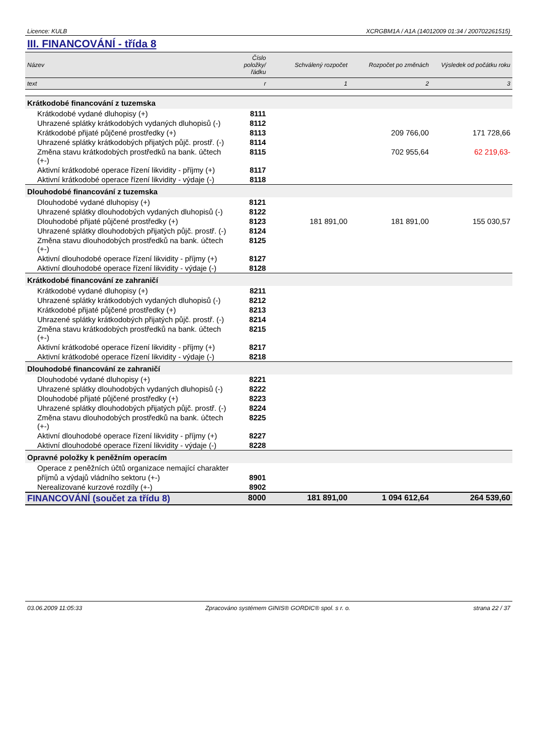Licence: KULB XCRGBM1A / A1A (14012009 01:34 / 200702261515)
III. FINANCOVÁNÍ - třída 8
| Název | Číslo položky/řádku | Schválený rozpočet | Rozpočet po změnách | Výsledek od počátku roku |
| --- | --- | --- | --- | --- |
| text | r | 1 | 2 | 3 |
| Krátkodobé financování z tuzemska | | | | |
| Krátkodobé vydané dluhopisy (+) | 8111 | | | |
| Uhrazené splátky krátkodobých vydaných dluhopisů (-) | 8112 | | | |
| Krátkodobé přijaté půjčené prostředky (+) | 8113 | | 209 766,00 | 171 728,66 |
| Uhrazené splátky krátkodobých přijatých půjč. prostř. (-) | 8114 | | | |
| Změna stavu krátkodobých prostředků na bank. účtech (+-) | 8115 | | 702 955,64 | 62 219,63- |
| Aktivní krátkodobé operace řízení likvidity - příjmy (+) | 8117 | | | |
| Aktivní krátkodobé operace řízení likvidity - výdaje (-) | 8118 | | | |
| Dlouhodobé financování z tuzemska | | | | |
| Dlouhodobé vydané dluhopisy (+) | 8121 | | | |
| Uhrazené splátky dlouhodobých vydaných dluhopisů (-) | 8122 | | | |
| Dlouhodobé přijaté půjčené prostředky (+) | 8123 | 181 891,00 | 181 891,00 | 155 030,57 |
| Uhrazené splátky dlouhodobých přijatých půjč. prostř. (-) | 8124 | | | |
| Změna stavu dlouhodobých prostředků na bank. účtech (+-) | 8125 | | | |
| Aktivní dlouhodobé operace řízení likvidity - příjmy (+) | 8127 | | | |
| Aktivní dlouhodobé operace řízení likvidity - výdaje (-) | 8128 | | | |
| Krátkodobé financování ze zahraničí | | | | |
| Krátkodobé vydané dluhopisy (+) | 8211 | | | |
| Uhrazené splátky krátkodobých vydaných dluhopisů (-) | 8212 | | | |
| Krátkodobé přijaté půjčené prostředky (+) | 8213 | | | |
| Uhrazené splátky krátkodobých přijatých půjč. prostř. (-) | 8214 | | | |
| Změna stavu krátkodobých prostředků na bank. účtech (+-) | 8215 | | | |
| Aktivní krátkodobé operace řízení likvidity - příjmy (+) | 8217 | | | |
| Aktivní krátkodobé operace řízení likvidity - výdaje (-) | 8218 | | | |
| Dlouhodobé financování ze zahraničí | | | | |
| Dlouhodobé vydané dluhopisy (+) | 8221 | | | |
| Uhrazené splátky dlouhodobých vydaných dluhopisů (-) | 8222 | | | |
| Dlouhodobé přijaté půjčené prostředky (+) | 8223 | | | |
| Uhrazené splátky dlouhodobých přijatých půjč. prostř. (-) | 8224 | | | |
| Změna stavu dlouhodobých prostředků na bank. účtech (+-) | 8225 | | | |
| Aktivní dlouhodobé operace řízení likvidity - příjmy (+) | 8227 | | | |
| Aktivní dlouhodobé operace řízení likvidity - výdaje (-) | 8228 | | | |
| Opravné položky k peněžním operacím | | | | |
| Operace z peněžních účtů organizace nemající charakter | | | | |
| příjmů a výdajů vládního sektoru (+-) | 8901 | | | |
| Nerealizované kurzové rozdíly (+-) | 8902 | | | |
| FINANCOVÁNÍ (součet za třídu 8) | 8000 | 181 891,00 | 1 094 612,64 | 264 539,60 |
03.06.2009 11:05:33 Zpracováno systémem GINIS® GORDIC® spol. s r. o. strana 22 / 37